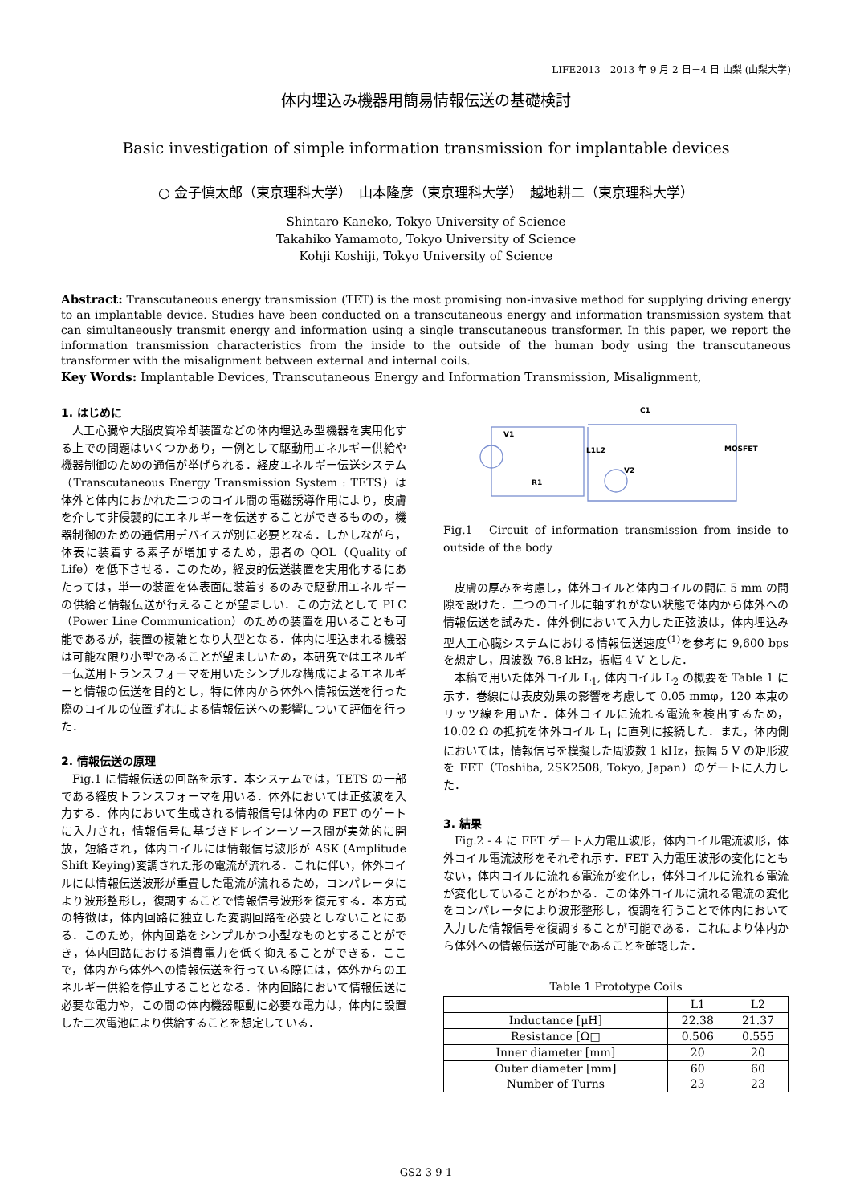LIFE2013　2013 年 9 月 2 日－4 日 山梨 (山梨大学)
体内埋込み機器用簡易情報伝送の基礎検討
Basic investigation of simple information transmission for implantable devices
○ 金子慎太郎（東京理科大学）　山本隆彦（東京理科大学）　越地耕二（東京理科大学）
Shintaro Kaneko, Tokyo University of Science
Takahiko Yamamoto, Tokyo University of Science
Kohji Koshiji, Tokyo University of Science
Abstract: Transcutaneous energy transmission (TET) is the most promising non-invasive method for supplying driving energy to an implantable device. Studies have been conducted on a transcutaneous energy and information transmission system that can simultaneously transmit energy and information using a single transcutaneous transformer. In this paper, we report the information transmission characteristics from the inside to the outside of the human body using the transcutaneous transformer with the misalignment between external and internal coils.
Key Words: Implantable Devices, Transcutaneous Energy and Information Transmission, Misalignment,
1. はじめに
人工心臓や大脳皮質冷却装置などの体内埋込み型機器を実用化する上での問題はいくつかあり，一例として駆動用エネルギー供給や機器制御のための通信が挙げられる．経皮エネルギー伝送システム（Transcutaneous Energy Transmission System : TETS）は体外と体内におかれた二つのコイル間の電磁誘導作用により，皮膚を介して非侵襲的にエネルギーを伝送することができるものの，機器制御のための通信用デバイスが別に必要となる．しかしながら，体表に装着する素子が増加するため，患者の QOL（Quality of Life）を低下させる．このため，経皮的伝送装置を実用化するにあたっては，単一の装置を体表面に装着するのみで駆動用エネルギーの供給と情報伝送が行えることが望ましい．この方法として PLC（Power Line Communication）のための装置を用いることも可能であるが，装置の複雑となり大型となる．体内に埋込まれる機器は可能な限り小型であることが望ましいため，本研究ではエネルギー伝送用トランスフォーマを用いたシンプルな構成によるエネルギーと情報の伝送を目的とし，特に体内から体外へ情報伝送を行った際のコイルの位置ずれによる情報伝送への影響について評価を行った．
2. 情報伝送の原理
Fig.1 に情報伝送の回路を示す．本システムでは，TETS の一部である経皮トランスフォーマを用いる．体外においては正弦波を入力する．体内において生成される情報信号は体内の FET のゲートに入力され，情報信号に基づきドレインーソース間が実効的に開放，短絡され，体内コイルには情報信号波形が ASK (Amplitude Shift Keying)変調された形の電流が流れる．これに伴い，体外コイルには情報伝送波形が重畳した電流が流れるため，コンパレータにより波形整形し，復調することで情報信号波形を復元する．本方式の特徴は，体内回路に独立した変調回路を必要としないことにある．このため，体内回路をシンプルかつ小型なものとすることができ，体内回路における消費電力を低く抑えることができる．ここで，体内から体外への情報伝送を行っている際には，体外からのエネルギー供給を停止することとなる．体内回路において情報伝送に必要な電力や，この間の体内機器駆動に必要な電力は，体内に設置した二次電池により供給することを想定している．
V1
L1L2
R1
C1
MOSFET
V2
Fig.1　Circuit of information transmission from inside to outside of the body
皮膚の厚みを考慮し，体外コイルと体内コイルの間に 5 mm の間隙を設けた．二つのコイルに軸ずれがない状態で体内から体外への情報伝送を試みた．体外側において入力した正弦波は，体内埋込み型人工心臓システムにおける情報伝送速度<sup>(1)</sup>を参考に 9,600 bps を想定し，周波数 76.8 kHz，振幅 4 V とした．
本稿で用いた体外コイル L<sub>1</sub>, 体内コイル L<sub>2</sub> の概要を Table 1 に示す．巻線には表皮効果の影響を考慮して 0.05 mmφ，120 本束のリッツ線を用いた．体外コイルに流れる電流を検出するため，10.02 Ω の抵抗を体外コイル L<sub>1</sub> に直列に接続した．また，体内側においては，情報信号を模擬した周波数 1 kHz，振幅 5 V の矩形波を FET（Toshiba, 2SK2508, Tokyo, Japan）のゲートに入力した．
3. 結果
Fig.2 - 4 に FET ゲート入力電圧波形，体内コイル電流波形，体外コイル電流波形をそれぞれ示す．FET 入力電圧波形の変化にともない，体内コイルに流れる電流が変化し，体外コイルに流れる電流が変化していることがわかる．この体外コイルに流れる電流の変化をコンパレータにより波形整形し，復調を行うことで体内において入力した情報信号を復調することが可能である．これにより体内から体外への情報伝送が可能であることを確認した．
Table 1 Prototype Coils
| | L1 | L2 |
| --- | --- | --- |
| Inductance [μH] | 22.38 | 21.37 |
| Resistance [Ω□ | 0.506 | 0.555 |
| Inner diameter [mm] | 20 | 20 |
| Outer diameter [mm] | 60 | 60 |
| Number of Turns | 23 | 23 |
GS2-3-9-1